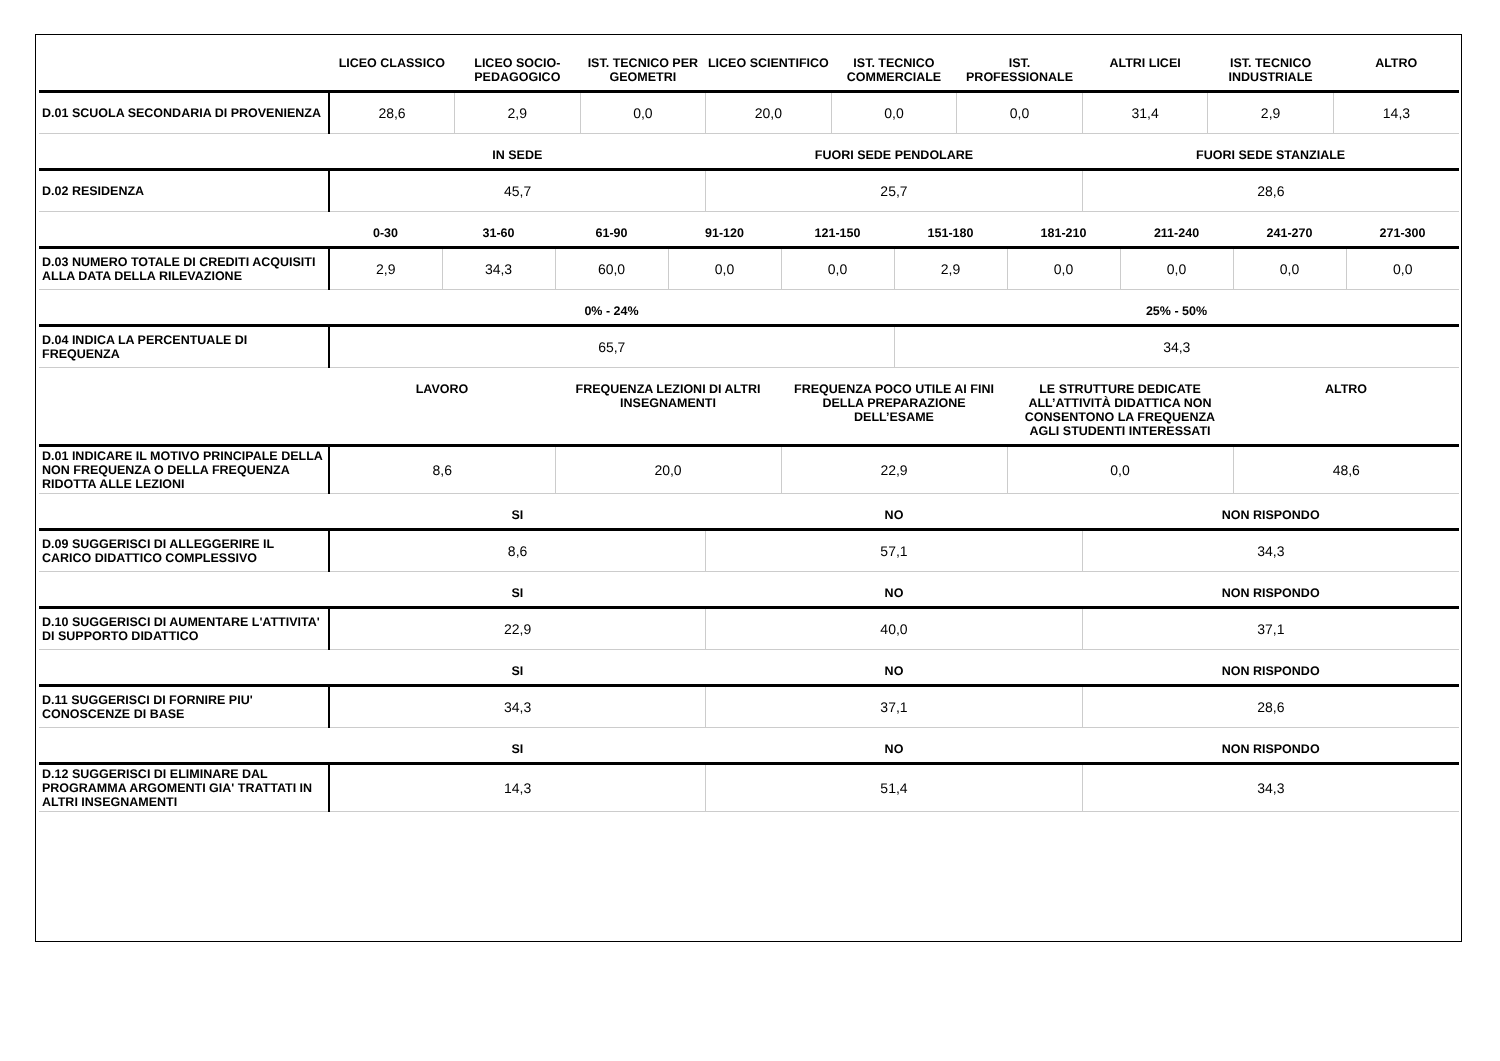| | LICEO CLASSICO | LICEO SOCIO-PEDAGOGICO | IST. TECNICO PER GEOMETRI | LICEO SCIENTIFICO | IST. TECNICO COMMERCIALE | IST. PROFESSIONALE | ALTRI LICEI | IST. TECNICO INDUSTRIALE | ALTRO |
| --- | --- | --- | --- | --- | --- | --- | --- | --- | --- |
| D.01 SCUOLA SECONDARIA DI PROVENIENZA | 28,6 | 2,9 | 0,0 | 20,0 | 0,0 | 0,0 | 31,4 | 2,9 | 14,3 |
| | IN SEDE | FUORI SEDE PENDOLARE | FUORI SEDE STANZIALE |
| --- | --- | --- | --- |
| D.02 RESIDENZA | 45,7 | 25,7 | 28,6 |
| | 0-30 | 31-60 | 61-90 | 91-120 | 121-150 | 151-180 | 181-210 | 211-240 | 241-270 | 271-300 |
| --- | --- | --- | --- | --- | --- | --- | --- | --- | --- | --- |
| D.03 NUMERO TOTALE DI CREDITI ACQUISITI ALLA DATA DELLA RILEVAZIONE | 2,9 | 34,3 | 60,0 | 0,0 | 0,0 | 2,9 | 0,0 | 0,0 | 0,0 | 0,0 |
| | 0% - 24% | 25% - 50% |
| --- | --- | --- |
| D.04 INDICA LA PERCENTUALE DI FREQUENZA | 65,7 | 34,3 |
| | LAVORO | FREQUENZA LEZIONI DI ALTRI INSEGNAMENTI | FREQUENZA POCO UTILE AI FINI DELLA PREPARAZIONE DELL’ESAME | LE STRUTTURE DEDICATE ALL’ATTIVITÀ DIDATTICA NON CONSENTONO LA FREQUENZA AGLI STUDENTI INTERESSATI | ALTRO |
| --- | --- | --- | --- | --- | --- |
| D.01 INDICARE IL MOTIVO PRINCIPALE DELLA NON FREQUENZA O DELLA FREQUENZA RIDOTTA ALLE LEZIONI | 8,6 | 20,0 | 22,9 | 0,0 | 48,6 |
| | SI | NO | NON RISPONDO |
| --- | --- | --- | --- |
| D.09 SUGGERISCI DI ALLEGGERIRE IL CARICO DIDATTICO COMPLESSIVO | 8,6 | 57,1 | 34,3 |
| | SI | NO | NON RISPONDO |
| --- | --- | --- | --- |
| D.10 SUGGERISCI DI AUMENTARE L'ATTIVITA' DI SUPPORTO DIDATTICO | 22,9 | 40,0 | 37,1 |
| | SI | NO | NON RISPONDO |
| --- | --- | --- | --- |
| D.11 SUGGERISCI DI FORNIRE PIU' CONOSCENZE DI BASE | 34,3 | 37,1 | 28,6 |
| | SI | NO | NON RISPONDO |
| --- | --- | --- | --- |
| D.12 SUGGERISCI DI ELIMINARE DAL PROGRAMMA ARGOMENTI GIA' TRATTATI IN ALTRI INSEGNAMENTI | 14,3 | 51,4 | 34,3 |